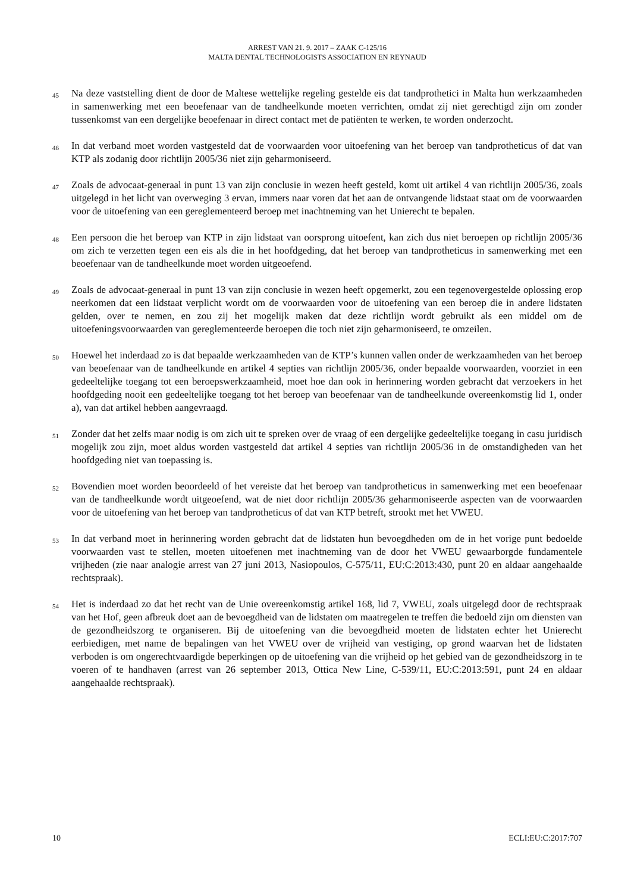ARREST VAN 21. 9. 2017 – ZAAK C-125/16
MALTA DENTAL TECHNOLOGISTS ASSOCIATION EN REYNAUD
45
Na deze vaststelling dient de door de Maltese wettelijke regeling gestelde eis dat tandprothetici in Malta hun werkzaamheden in samenwerking met een beoefenaar van de tandheelkunde moeten verrichten, omdat zij niet gerechtigd zijn om zonder tussenkomst van een dergelijke beoefenaar in direct contact met de patiënten te werken, te worden onderzocht.
46
In dat verband moet worden vastgesteld dat de voorwaarden voor uitoefening van het beroep van tandprotheticus of dat van KTP als zodanig door richtlijn 2005/36 niet zijn geharmoniseerd.
47
Zoals de advocaat-generaal in punt 13 van zijn conclusie in wezen heeft gesteld, komt uit artikel 4 van richtlijn 2005/36, zoals uitgelegd in het licht van overweging 3 ervan, immers naar voren dat het aan de ontvangende lidstaat staat om de voorwaarden voor de uitoefening van een gereglementeerd beroep met inachtneming van het Unierecht te bepalen.
48
Een persoon die het beroep van KTP in zijn lidstaat van oorsprong uitoefent, kan zich dus niet beroepen op richtlijn 2005/36 om zich te verzetten tegen een eis als die in het hoofdgeding, dat het beroep van tandprotheticus in samenwerking met een beoefenaar van de tandheelkunde moet worden uitgeoefend.
49
Zoals de advocaat-generaal in punt 13 van zijn conclusie in wezen heeft opgemerkt, zou een tegenovergestelde oplossing erop neerkomen dat een lidstaat verplicht wordt om de voorwaarden voor de uitoefening van een beroep die in andere lidstaten gelden, over te nemen, en zou zij het mogelijk maken dat deze richtlijn wordt gebruikt als een middel om de uitoefeningsvoorwaarden van gereglementeerde beroepen die toch niet zijn geharmoniseerd, te omzeilen.
50
Hoewel het inderdaad zo is dat bepaalde werkzaamheden van de KTP’s kunnen vallen onder de werkzaamheden van het beroep van beoefenaar van de tandheelkunde en artikel 4 septies van richtlijn 2005/36, onder bepaalde voorwaarden, voorziet in een gedeeltelijke toegang tot een beroepswerkzaamheid, moet hoe dan ook in herinnering worden gebracht dat verzoekers in het hoofdgeding nooit een gedeeltelijke toegang tot het beroep van beoefenaar van de tandheelkunde overeenkomstig lid 1, onder a), van dat artikel hebben aangevraagd.
51
Zonder dat het zelfs maar nodig is om zich uit te spreken over de vraag of een dergelijke gedeeltelijke toegang in casu juridisch mogelijk zou zijn, moet aldus worden vastgesteld dat artikel 4 septies van richtlijn 2005/36 in de omstandigheden van het hoofdgeding niet van toepassing is.
52
Bovendien moet worden beoordeeld of het vereiste dat het beroep van tandprotheticus in samenwerking met een beoefenaar van de tandheelkunde wordt uitgeoefend, wat de niet door richtlijn 2005/36 geharmoniseerde aspecten van de voorwaarden voor de uitoefening van het beroep van tandprotheticus of dat van KTP betreft, strookt met het VWEU.
53
In dat verband moet in herinnering worden gebracht dat de lidstaten hun bevoegdheden om de in het vorige punt bedoelde voorwaarden vast te stellen, moeten uitoefenen met inachtneming van de door het VWEU gewaarborgde fundamentele vrijheden (zie naar analogie arrest van 27 juni 2013, Nasiopoulos, C-575/11, EU:C:2013:430, punt 20 en aldaar aangehaalde rechtspraak).
54
Het is inderdaad zo dat het recht van de Unie overeenkomstig artikel 168, lid 7, VWEU, zoals uitgelegd door de rechtspraak van het Hof, geen afbreuk doet aan de bevoegdheid van de lidstaten om maatregelen te treffen die bedoeld zijn om diensten van de gezondheidszorg te organiseren. Bij de uitoefening van die bevoegdheid moeten de lidstaten echter het Unierecht eerbiedigen, met name de bepalingen van het VWEU over de vrijheid van vestiging, op grond waarvan het de lidstaten verboden is om ongerechtvaardigde beperkingen op de uitoefening van die vrijheid op het gebied van de gezondheidszorg in te voeren of te handhaven (arrest van 26 september 2013, Ottica New Line, C-539/11, EU:C:2013:591, punt 24 en aldaar aangehaalde rechtspraak).
10 ECLI:EU:C:2017:707